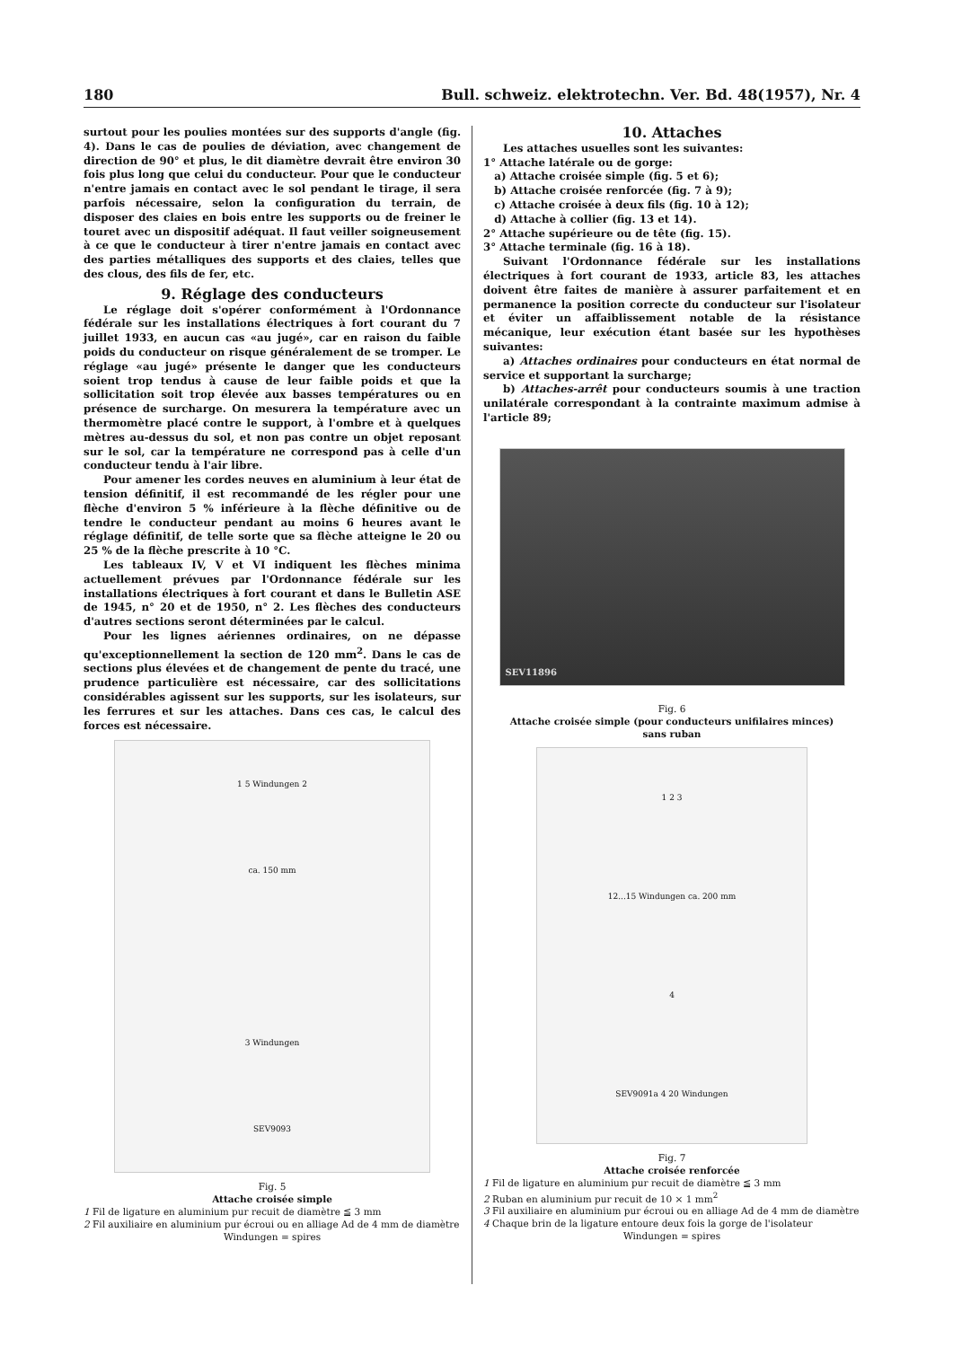180 Bull. schweiz. elektrotechn. Ver. Bd. 48(1957), Nr. 4
surtout pour les poulies montées sur des supports d'angle (fig. 4). Dans le cas de poulies de déviation, avec changement de direction de 90° et plus, le dit diamètre devrait être environ 30 fois plus long que celui du conducteur. Pour que le conducteur n'entre jamais en contact avec le sol pendant le tirage, il sera parfois nécessaire, selon la configuration du terrain, de disposer des claies en bois entre les supports ou de freiner le touret avec un dispositif adéquat. Il faut veiller soigneusement à ce que le conducteur à tirer n'entre jamais en contact avec des parties métalliques des supports et des claies, telles que des clous, des fils de fer, etc.
9. Réglage des conducteurs
Le réglage doit s'opérer conformément à l'Ordonnance fédérale sur les installations électriques à fort courant du 7 juillet 1933, en aucun cas «au jugé», car en raison du faible poids du conducteur on risque généralement de se tromper. Le réglage «au jugé» présente le danger que les conducteurs soient trop tendus à cause de leur faible poids et que la sollicitation soit trop élevée aux basses températures ou en présence de surcharge. On mesurera la température avec un thermomètre placé contre le support, à l'ombre et à quelques mètres au-dessus du sol, et non pas contre un objet reposant sur le sol, car la température ne correspond pas à celle d'un conducteur tendu à l'air libre.
Pour amener les cordes neuves en aluminium à leur état de tension définitif, il est recommandé de les régler pour une flèche d'environ 5 % inférieure à la flèche définitive ou de tendre le conducteur pendant au moins 6 heures avant le réglage définitif, de telle sorte que sa flèche atteigne le 20 ou 25 % de la flèche prescrite à 10 °C.
Les tableaux IV, V et VI indiquent les flèches minima actuellement prévues par l'Ordonnance fédérale sur les installations électriques à fort courant et dans le Bulletin ASE de 1945, n° 20 et de 1950, n° 2. Les flèches des conducteurs d'autres sections seront déterminées par le calcul.
Pour les lignes aériennes ordinaires, on ne dépasse qu'exceptionnellement la section de 120 mm<sup>2</sup>. Dans le cas de sections plus élevées et de changement de pente du tracé, une prudence particulière est nécessaire, car des sollicitations considérables agissent sur les supports, sur les isolateurs, sur les ferrures et sur les attaches. Dans ces cas, le calcul des forces est nécessaire.
1 5 Windungen 2
ca. 150 mm
3 Windungen
SEV9093
Fig. 5
Attache croisée simple
1 Fil de ligature en aluminium pur recuit de diamètre ≦ 3 mm
2 Fil auxiliaire en aluminium pur écroui ou en alliage Ad de 4 mm de diamètre
Windungen = spires
10. Attaches
Les attaches usuelles sont les suivantes:
1° Attache latérale ou de gorge:
a) Attache croisée simple (fig. 5 et 6);
b) Attache croisée renforcée (fig. 7 à 9);
c) Attache croisée à deux fils (fig. 10 à 12);
d) Attache à collier (fig. 13 et 14).
2° Attache supérieure ou de tête (fig. 15).
3° Attache terminale (fig. 16 à 18).
Suivant l'Ordonnance fédérale sur les installations électriques à fort courant de 1933, article 83, les attaches doivent être faites de manière à assurer parfaitement et en permanence la position correcte du conducteur sur l'isolateur et éviter un affaiblissement notable de la résistance mécanique, leur exécution étant basée sur les hypothèses suivantes:
a) Attaches ordinaires pour conducteurs en état normal de service et supportant la surcharge;
b) Attaches-arrêt pour conducteurs soumis à une traction unilatérale correspondant à la contrainte maximum admise à l'article 89;
SEV11896
Fig. 6
Attache croisée simple (pour conducteurs unifilaires minces)
sans ruban
1 2 3
12...15 Windungen ca. 200 mm
4
SEV9091a 4 20 Windungen
Fig. 7
Attache croisée renforcée
1 Fil de ligature en aluminium pur recuit de diamètre ≦ 3 mm
2 Ruban en aluminium pur recuit de 10 × 1 mm<sup>2</sup>
3 Fil auxiliaire en aluminium pur écroui ou en alliage Ad de 4 mm de diamètre
4 Chaque brin de la ligature entoure deux fois la gorge de l'isolateur
Windungen = spires